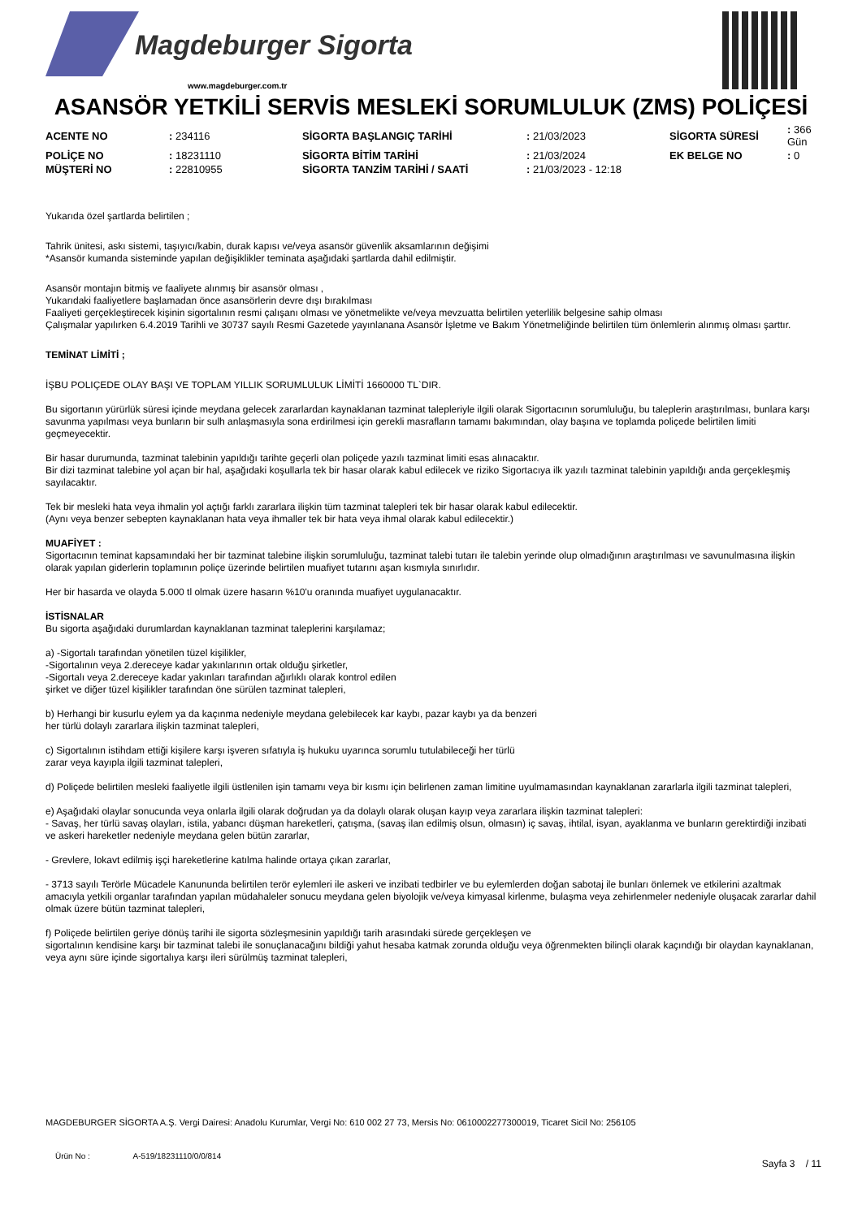Magdeburger Sigorta
www.magdeburger.com.tr
ASANSÖR YETKİLİ SERVİS MESLEKİ SORUMLULUK (ZMS) POLİÇESİ
| ACENTE NO | : 234116 | SİGORTA BAŞLANGIÇ TARİHİ | : 21/03/2023 | SİGORTA SÜRESİ | : 366 Gün |
| POLİÇE NO | : 18231110 | SİGORTA BİTİM TARİHİ | : 21/03/2024 | EK BELGE NO | : 0 |
| MÜŞTERİ NO | : 22810955 | SİGORTA TANZİM TARİHİ / SAATİ | : 21/03/2023 - 12:18 | | |
Yukarıda özel şartlarda belirtilen ;
Tahrik ünitesi, askı sistemi, taşıyıcı/kabin, durak kapısı ve/veya asansör güvenlik aksamlarının değişimi
*Asansör kumanda sisteminde yapılan değişiklikler teminata aşağıdaki şartlarda dahil edilmiştir.
Asansör montajın bitmiş ve faaliyete alınmış bir asansör olması ,
Yukarıdaki faaliyetlere başlamadan önce asansörlerin devre dışı bırakılması
Faaliyeti gerçekleştirecek kişinin sigortalının resmi çalışanı olması ve yönetmelikte ve/veya mevzuatta belirtilen yeterlilik belgesine sahip olması
Çalışmalar yapılırken 6.4.2019 Tarihli ve 30737 sayılı Resmi Gazetede yayınlanana Asansör İşletme ve Bakım Yönetmeliğinde belirtilen tüm önlemlerin alınmış olması şarttır.
TEMİNAT LİMİTİ ;
İŞBU POLIÇEDE OLAY BAŞI VE TOPLAM YILLIK SORUMLULUK LİMİTİ 1660000 TL`DIR.
Bu sigortanın yürürlük süresi içinde meydana gelecek zararlardan kaynaklanan tazminat talepleriyle ilgili olarak Sigortacının sorumluluğu, bu taleplerin araştırılması, bunlara karşı savunma yapılması veya bunların bir sulh anlaşmasıyla sona erdirilmesi için gerekli masrafların tamamı bakımından, olay başına ve toplamda poliçede belirtilen limiti geçmeyecektir.
Bir hasar durumunda, tazminat talebinin yapıldığı tarihte geçerli olan poliçede yazılı tazminat limiti esas alınacaktır.
Bir dizi tazminat talebine yol açan bir hal, aşağıdaki koşullarla tek bir hasar olarak kabul edilecek ve riziko Sigortacıya ilk yazılı tazminat talebinin yapıldığı anda gerçekleşmiş sayılacaktır.
Tek bir mesleki hata veya ihmalin yol açtığı farklı zararlara ilişkin tüm tazminat talepleri tek bir hasar olarak kabul edilecektir.
(Aynı veya benzer sebepten kaynaklanan hata veya ihmaller tek bir hata veya ihmal olarak kabul edilecektir.)
MUAFİYET :
Sigortacının teminat kapsamındaki her bir tazminat talebine ilişkin sorumluluğu, tazminat talebi tutarı ile talebin yerinde olup olmadığının araştırılması ve savunulmasına ilişkin olarak yapılan giderlerin toplamının poliçe üzerinde belirtilen muafiyet tutarını aşan kısmıyla sınırlıdır.
Her bir hasarda ve olayda 5.000 tl olmak üzere hasarın %10'u oranında muafiyet uygulanacaktır.
İSTİSNALAR
Bu sigorta aşağıdaki durumlardan kaynaklanan tazminat taleplerini karşılamaz;
a) -Sigortalı tarafından yönetilen tüzel kişilikler,
-Sigortalının veya 2.dereceye kadar yakınlarının ortak olduğu şirketler,
-Sigortalı veya 2.dereceye kadar yakınları tarafından ağırlıklı olarak kontrol edilen
şirket ve diğer tüzel kişilikler tarafından öne sürülen tazminat talepleri,
b) Herhangi bir kusurlu eylem ya da kaçınma nedeniyle meydana gelebilecek kar kaybı, pazar kaybı ya da benzeri
her türlü dolaylı zararlara ilişkin tazminat talepleri,
c) Sigortalının istihdam ettiği kişilere karşı işveren sıfatıyla iş hukuku uyarınca sorumlu tutulabileceği her türlü
zarar veya kayıpla ilgili tazminat talepleri,
d) Poliçede belirtilen mesleki faaliyetle ilgili üstlenilen işin tamamı veya bir kısmı için belirlenen zaman limitine uyulmamasından kaynaklanan zararlarla ilgili tazminat talepleri,
e) Aşağıdaki olaylar sonucunda veya onlarla ilgili olarak doğrudan ya da dolaylı olarak oluşan kayıp veya zararlara ilişkin tazminat talepleri:
- Savaş, her türlü savaş olayları, istila, yabancı düşman hareketleri, çatışma, (savaş ilan edilmiş olsun, olmasın) iç savaş, ihtilal, isyan, ayaklanma ve bunların gerektirdiği inzibati ve askeri hareketler nedeniyle meydana gelen bütün zararlar,
- Grevlere, lokavt edilmiş işçi hareketlerine katılma halinde ortaya çıkan zararlar,
- 3713 sayılı Terörle Mücadele Kanununda belirtilen terör eylemleri ile askeri ve inzibati tedbirler ve bu eylemlerden doğan sabotaj ile bunları önlemek ve etkilerini azaltmak amacıyla yetkili organlar tarafından yapılan müdahaleler sonucu meydana gelen biyolojik ve/veya kimyasal kirlenme, bulaşma veya zehirlenmeler nedeniyle oluşacak zararlar dahil olmak üzere bütün tazminat talepleri,
f) Poliçede belirtilen geriye dönüş tarihi ile sigorta sözleşmesinin yapıldığı tarih arasındaki sürede gerçekleşen ve
sigortalının kendisine karşı bir tazminat talebi ile sonuçlanacağını bildiği yahut hesaba katmak zorunda olduğu veya öğrenmekten bilinçli olarak kaçındığı bir olaydan kaynaklanan, veya aynı süre içinde sigortalıya karşı ileri sürülmüş tazminat talepleri,
MAGDEBURGER SİGORTA A.Ş. Vergi Dairesi: Anadolu Kurumlar, Vergi No: 610 002 27 73, Mersis No: 0610002277300019, Ticaret Sicil No: 256105
Ürün No : A-519/18231110/0/0/814
Sayfa 3 / 11